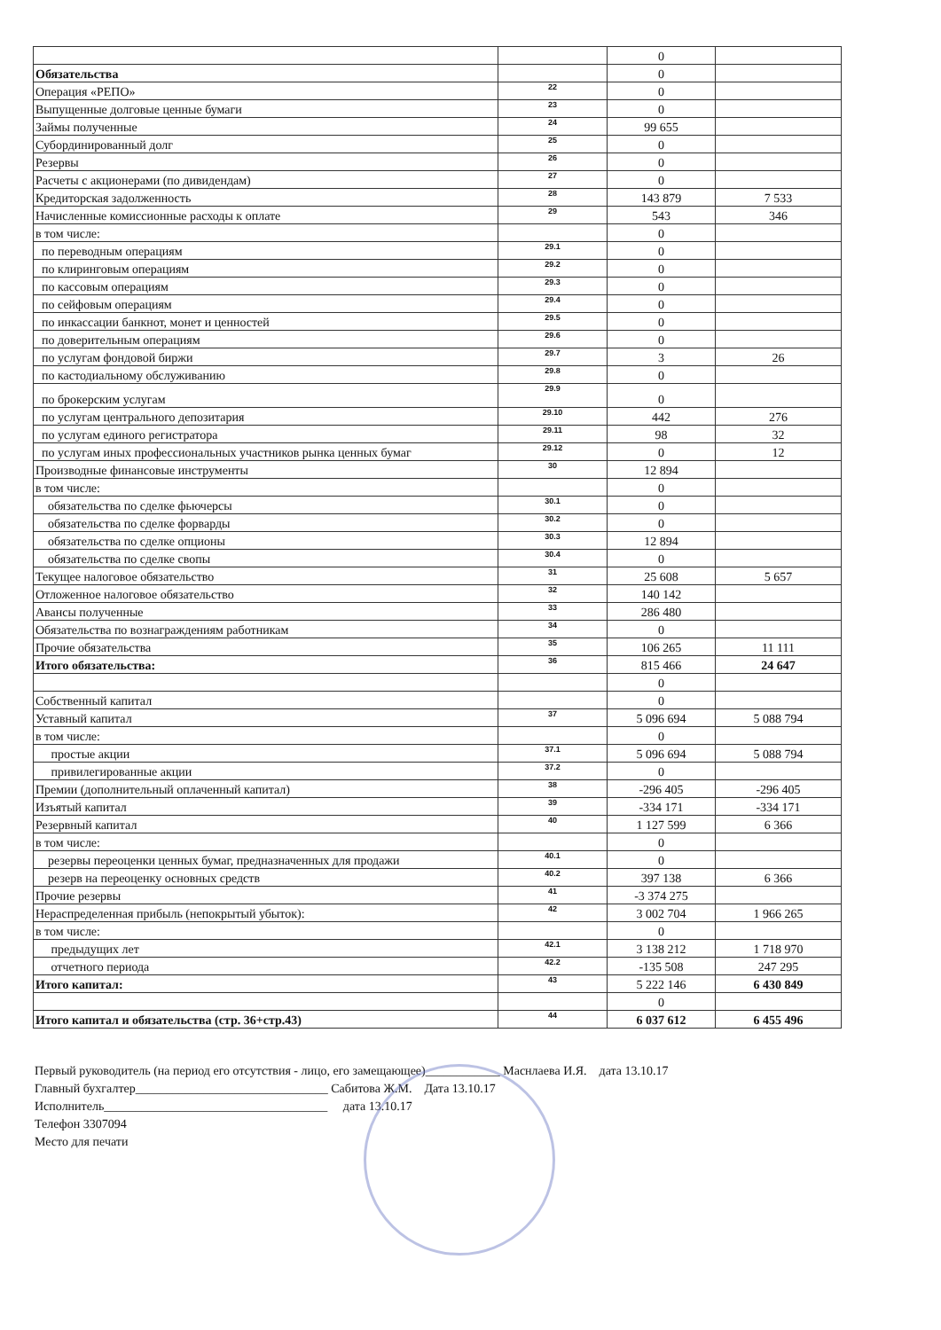| | | 0 | |
| Обязательства | | 0 | |
| Операция «РЕПО» | 22 | 0 | |
| Выпущенные долговые ценные бумаги | 23 | 0 | |
| Займы полученные | 24 | 99 655 | |
| Субординированный долг | 25 | 0 | |
| Резервы | 26 | 0 | |
| Расчеты с акционерами (по дивидендам) | 27 | 0 | |
| Кредиторская задолженность | 28 | 143 879 | 7 533 |
| Начисленные комиссионные расходы к оплате | 29 | 543 | 346 |
| в том числе: | | 0 | |
| по переводным операциям | 29.1 | 0 | |
| по клиринговым операциям | 29.2 | 0 | |
| по кассовым операциям | 29.3 | 0 | |
| по сейфовым операциям | 29.4 | 0 | |
| по инкассации банкнот, монет и ценностей | 29.5 | 0 | |
| по доверительным операциям | 29.6 | 0 | |
| по услугам фондовой биржи | 29.7 | 3 | 26 |
| по кастодиальному обслуживанию | 29.8 | 0 | |
| по брокерским услугам | 29.9 | 0 | |
| по услугам центрального депозитария | 29.10 | 442 | 276 |
| по услугам единого регистратора | 29.11 | 98 | 32 |
| по услугам иных профессиональных участников рынка ценных бумаг | 29.12 | 0 | 12 |
| Производные финансовые инструменты | 30 | 12 894 | |
| в том числе: | | 0 | |
| обязательства по сделке фьючерсы | 30.1 | 0 | |
| обязательства по сделке форварды | 30.2 | 0 | |
| обязательства по сделке опционы | 30.3 | 12 894 | |
| обязательства по сделке свопы | 30.4 | 0 | |
| Текущее налоговое обязательство | 31 | 25 608 | 5 657 |
| Отложенное налоговое обязательство | 32 | 140 142 | |
| Авансы полученные | 33 | 286 480 | |
| Обязательства по вознаграждениям работникам | 34 | 0 | |
| Прочие обязательства | 35 | 106 265 | 11 111 |
| Итого обязательства: | 36 | 815 466 | 24 647 |
| | | 0 | |
| Собственный капитал | | 0 | |
| Уставный капитал | 37 | 5 096 694 | 5 088 794 |
| в том числе: | | 0 | |
| простые акции | 37.1 | 5 096 694 | 5 088 794 |
| привилегированные акции | 37.2 | 0 | |
| Премии (дополнительный оплаченный капитал) | 38 | -296 405 | -296 405 |
| Изъятый капитал | 39 | -334 171 | -334 171 |
| Резервный капитал | 40 | 1 127 599 | 6 366 |
| в том числе: | | 0 | |
| резервы переоценки ценных бумаг, предназначенных для продажи | 40.1 | 0 | |
| резерв на переоценку основных средств | 40.2 | 397 138 | 6 366 |
| Прочие резервы | 41 | -3 374 275 | |
| Нераспределенная прибыль (непокрытый убыток): | 42 | 3 002 704 | 1 966 265 |
| в том числе: | | 0 | |
| предыдущих лет | 42.1 | 3 138 212 | 1 718 970 |
| отчетного периода | 42.2 | -135 508 | 247 295 |
| Итого капитал: | 43 | 5 222 146 | 6 430 849 |
| | | 0 | |
| Итого капитал и обязательства (стр. 36+стр.43) | 44 | 6 037 612 | 6 455 496 |
Первый руководитель (на период его отсутствия - лицо, его замещающее)____________ Маснлаева И.Я. дата 13.10.17
Главный бухгалтер_______________________________ Сабитова Ж.М. Дата 13.10.17
Исполнитель____________________________________ дата 13.10.17
Телефон 3307094
Место для печати